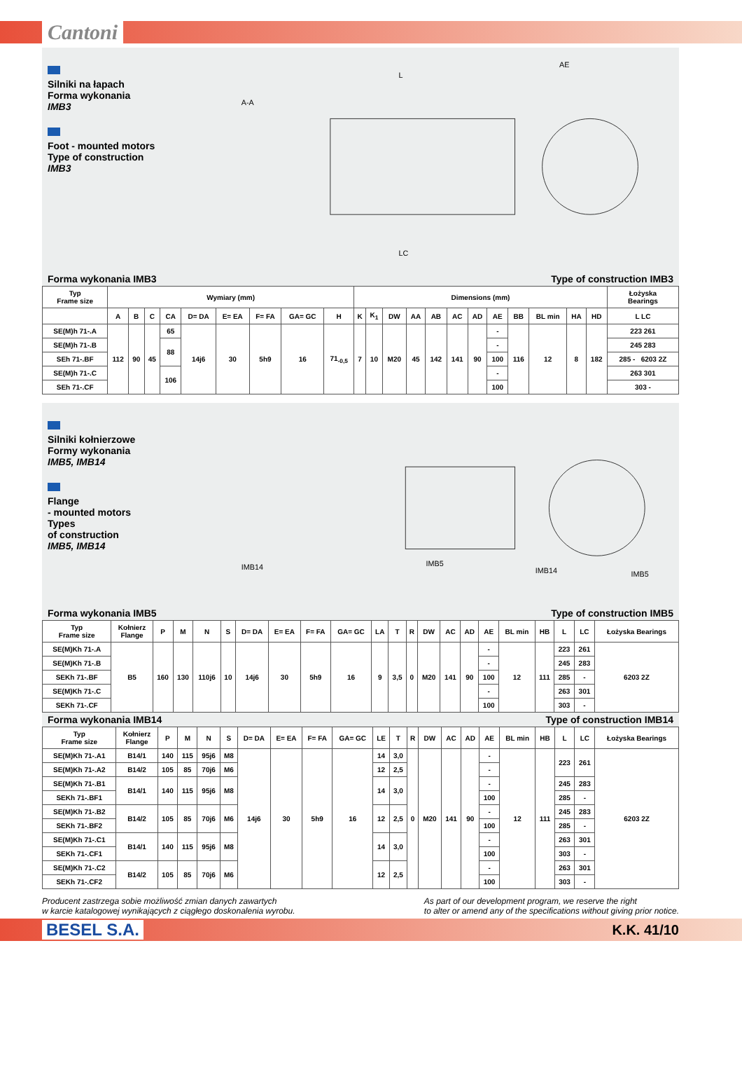Cantoni
Silniki na łapach
Forma wykonania
IMB3
Foot - mounted motors
Type of construction
IMB3
A-A
L
AE
LC
Forma wykonania IMB3 Type of construction IMB3
| Typ Frame size | Wymiary (mm) | | | | | | | | | Dimensions (mm) | | | | | | | | | | | | Łożyska Bearings |
| --- | --- | --- | --- | --- | --- | --- | --- | --- | --- | --- | --- | --- | --- | --- | --- | --- | --- | --- | --- | --- | --- | --- |
| | A | B | C | CA | D= DA | E= EA | F= FA | GA= GC | H | K | K<sub>1</sub> | DW | AA | AB | AC | AD | AE | BB | BL min | HA | HD | L LC |
| SE(M)h 71-.A | 112 | 90 | 45 | 65 | 14j6 | 30 | 5h9 | 16 | 71<sub>-0,5</sub> | 7 | 10 | M20 | 45 | 142 | 141 | 90 | - | 116 | 12 | 8 | 182 | 223 261 |
| SE(M)h 71-.B | | | | 88 | | | | | | | | | | | | | - | | | | | 245 283 |
| SEh 71-.BF | | | | | | | | | | | | | | | | | 100 | | | | | 285 - 6203 2Z |
| SE(M)h 71-.C | | | | 106 | | | | | | | | | | | | | - | | | | | 263 301 |
| SEh 71-.CF | | | | | | | | | | | | | | | | | 100 | | | | | 303 - |
Silniki kołnierzowe
Formy wykonania
IMB5, IMB14
Flange
- mounted motors
Types
of construction
IMB5, IMB14
IMB14
IMB5
IMB14
IMB5
Forma wykonania IMB5 Type of construction IMB5
| Typ Frame size | Kołnierz Flange | P | M | N | S | D= DA | E= EA | F= FA | GA= GC | LA | T | R | DW | AC | AD | AE | BL min | HB | L | LC | Łożyska Bearings |
| --- | --- | --- | --- | --- | --- | --- | --- | --- | --- | --- | --- | --- | --- | --- | --- | --- | --- | --- | --- | --- | --- |
| SE(M)Kh 71-.A | B5 | 160 | 130 | 110j6 | 10 | 14j6 | 30 | 5h9 | 16 | 9 | 3,5 | 0 | M20 | 141 | 90 | - | 12 | 111 | 223 | 261 | 6203 2Z |
| SE(M)Kh 71-.B | | | | | | | | | | | | | | | | - | | | 245 | 283 | |
| SEKh 71-.BF | | | | | | | | | | | | | | | | 100 | | | 285 | - | |
| SE(M)Kh 71-.C | | | | | | | | | | | | | | | | - | | | 263 | 301 | |
| SEKh 71-.CF | | | | | | | | | | | | | | | | 100 | | | 303 | - | |
Forma wykonania IMB14 Type of construction IMB14
| Typ Frame size | Kołnierz Flange | P | M | N | S | D= DA | E= EA | F= FA | GA= GC | LE | T | R | DW | AC | AD | AE | BL min | HB | L | LC | Łożyska Bearings |
| --- | --- | --- | --- | --- | --- | --- | --- | --- | --- | --- | --- | --- | --- | --- | --- | --- | --- | --- | --- | --- | --- |
| SE(M)Kh 71-.A1 | B14/1 | 140 | 115 | 95j6 | M8 | 14j6 | 30 | 5h9 | 16 | 14 | 3,0 | 0 | M20 | 141 | 90 | - | 12 | 111 | 223 | 261 | 6203 2Z |
| SE(M)Kh 71-.A2 | B14/2 | 105 | 85 | 70j6 | M6 | | | | | 12 | 2,5 | | | | | - | | | | | |
| SE(M)Kh 71-.B1 | B14/1 | 140 | 115 | 95j6 | M8 | | | | | 14 | 3,0 | | | | | - | | | 245 | 283 | |
| SEKh 71-.BF1 | | | | | | | | | | | | | | | | 100 | | | 285 | - | |
| SE(M)Kh 71-.B2 | B14/2 | 105 | 85 | 70j6 | M6 | | | | | 12 | 2,5 | | | | | - | | | 245 | 283 | |
| SEKh 71-.BF2 | | | | | | | | | | | | | | | | 100 | | | 285 | - | |
| SE(M)Kh 71-.C1 | B14/1 | 140 | 115 | 95j6 | M8 | | | | | 14 | 3,0 | | | | | - | | | 263 | 301 | |
| SEKh 71-.CF1 | | | | | | | | | | | | | | | | 100 | | | 303 | - | |
| SE(M)Kh 71-.C2 | B14/2 | 105 | 85 | 70j6 | M6 | | | | | 12 | 2,5 | | | | | - | | | 263 | 301 | |
| SEKh 71-.CF2 | | | | | | | | | | | | | | | | 100 | | | 303 | - | |
Producent zastrzega sobie możliwość zmian danych zawartych
w karcie katalogowej wynikających z ciągłego doskonalenia wyrobu. As part of our development program, we reserve the right
to alter or amend any of the specifications without giving prior notice.
BESEL S.A. K.K. 41/10